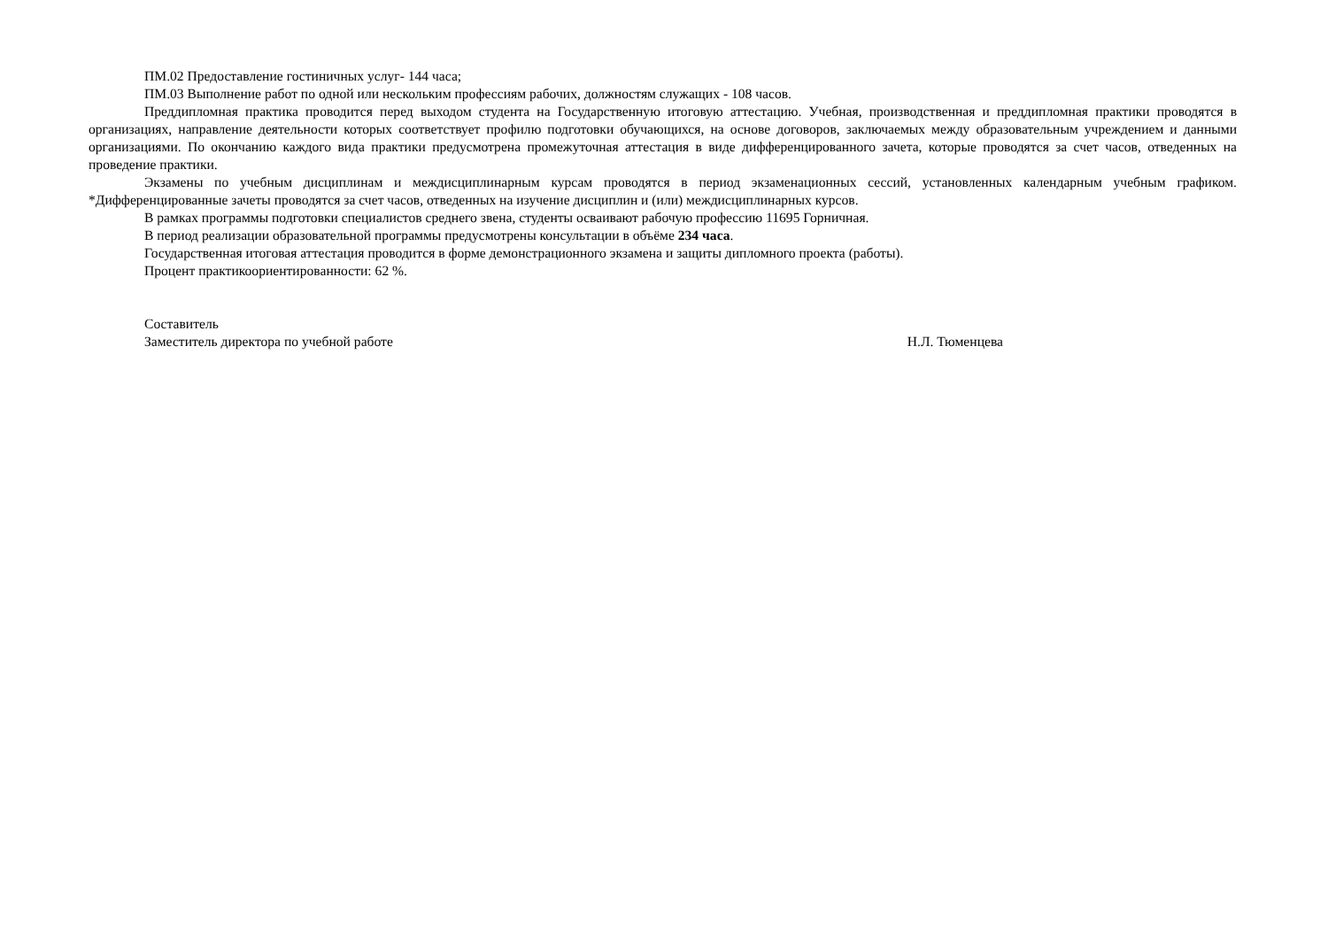ПМ.02 Предоставление гостиничных услуг- 144 часа;
ПМ.03 Выполнение работ по одной или нескольким профессиям рабочих, должностям служащих - 108 часов.
Преддипломная практика проводится перед выходом студента на Государственную итоговую аттестацию. Учебная, производственная и преддипломная практики проводятся в организациях, направление деятельности которых соответствует профилю подготовки обучающихся, на основе договоров, заключаемых между образовательным учреждением и данными организациями. По окончанию каждого вида практики предусмотрена промежуточная аттестация в виде дифференцированного зачета, которые проводятся за счет часов, отведенных на проведение практики.
Экзамены по учебным дисциплинам и междисциплинарным курсам проводятся в период экзаменационных сессий, установленных календарным учебным графиком. *Дифференцированные зачеты проводятся за счет часов, отведенных на изучение дисциплин и (или) междисциплинарных курсов.
В рамках программы подготовки специалистов среднего звена, студенты осваивают рабочую профессию 11695 Горничная.
В период реализации образовательной программы предусмотрены консультации в объёме 234 часа.
Государственная итоговая аттестация проводится в форме демонстрационного экзамена и защиты дипломного проекта (работы).
Процент практикоориентированности: 62 %.
Составитель
Заместитель директора по учебной работе Н.Л. Тюменцева